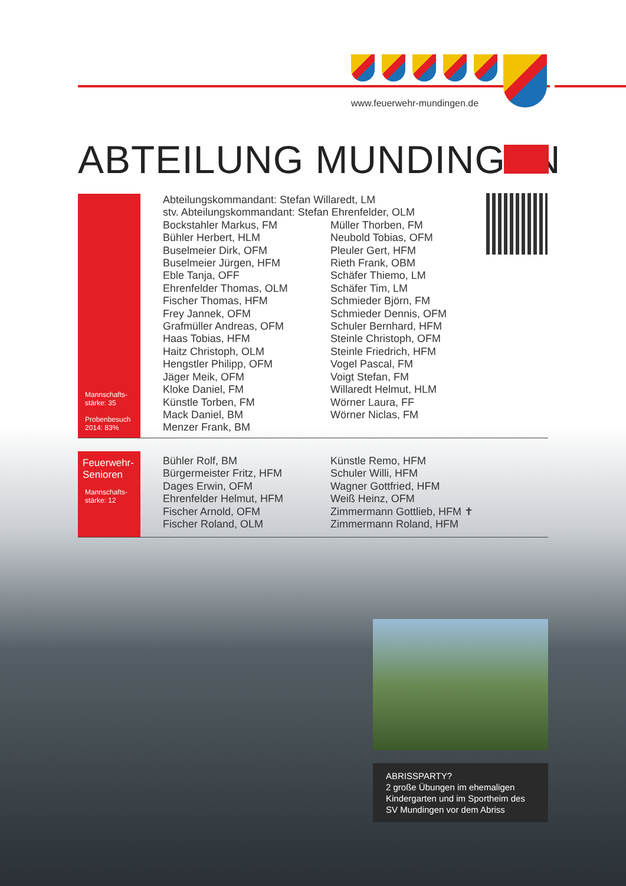www.feuerwehr-mundingen.de
ABTEILUNG MUNDINGEN
Mannschafts-
stärke: 35
Probenbesuch
2014: 83%
Abteilungskommandant: Stefan Willaredt, LM
stv. Abteilungskommandant: Stefan Ehrenfelder, OLM
Bockstahler Markus, FM
Bühler Herbert, HLM
Buselmeier Dirk, OFM
Buselmeier Jürgen, HFM
Eble Tanja, OFF
Ehrenfelder Thomas, OLM
Fischer Thomas, HFM
Frey Jannek, OFM
Grafmüller Andreas, OFM
Haas Tobias, HFM
Haitz Christoph, OLM
Hengstler Philipp, OFM
Jäger Meik, OFM
Kloke Daniel, FM
Künstle Torben, FM
Mack Daniel, BM
Menzer Frank, BM
Müller Thorben, FM
Neubold Tobias, OFM
Pleuler Gert, HFM
Rieth Frank, OBM
Schäfer Thiemo, LM
Schäfer Tim, LM
Schmieder Björn, FM
Schmieder Dennis, OFM
Schuler Bernhard, HFM
Steinle Christoph, OFM
Steinle Friedrich, HFM
Vogel Pascal, FM
Voigt Stefan, FM
Willaredt Helmut, HLM
Wörner Laura, FF
Wörner Niclas, FM
Feuerwehr-
Senioren
Mannschafts-
stärke: 12
Bühler Rolf, BM
Bürgermeister Fritz, HFM
Dages Erwin, OFM
Ehrenfelder Helmut, HFM
Fischer Arnold, OFM
Fischer Roland, OLM
Künstle Remo, HFM
Schuler Willi, HFM
Wagner Gottfried, HFM
Weiß Heinz, OFM
Zimmermann Gottlieb, HFM ✝
Zimmermann Roland, HFM
ABRISSPARTY?
2 große Übungen im ehemaligen Kindergarten und im Sportheim des SV Mundingen vor dem Abriss